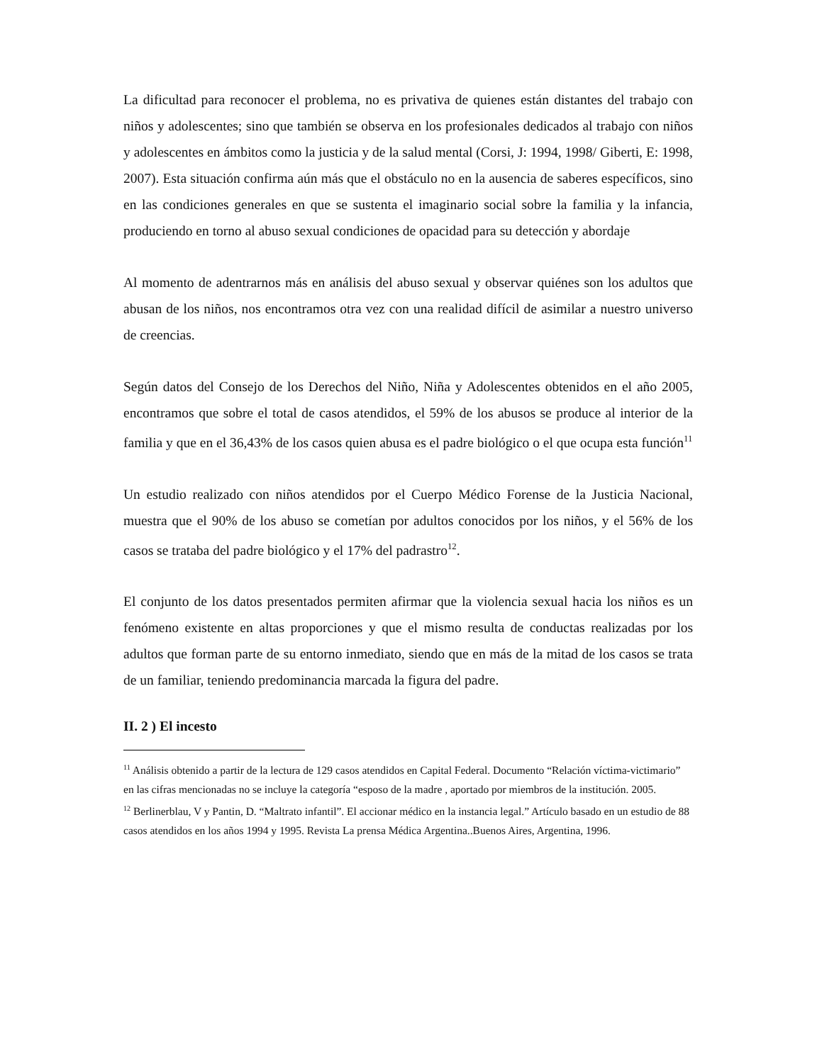La dificultad para reconocer el problema, no es privativa de quienes están distantes del trabajo con niños y adolescentes; sino que también se observa en los profesionales dedicados al trabajo con niños y adolescentes en ámbitos como la justicia y de la salud mental (Corsi, J: 1994, 1998/ Giberti, E: 1998, 2007). Esta situación confirma aún más que el obstáculo no en la ausencia de saberes específicos, sino en las condiciones generales en que se sustenta el imaginario social sobre la familia y la infancia, produciendo en torno al abuso sexual condiciones de opacidad para su detección y abordaje
Al momento de adentrarnos más en análisis del abuso sexual y observar quiénes son los adultos que abusan de los niños, nos encontramos otra vez con una realidad difícil de asimilar a nuestro universo de creencias.
Según datos del Consejo de los Derechos del Niño, Niña y Adolescentes obtenidos en el año 2005, encontramos que sobre el total de casos atendidos, el 59% de los abusos se produce al interior de la familia y que en el 36,43% de los casos quien abusa es el padre biológico o el que ocupa esta función<sup>11</sup>
Un estudio realizado con niños atendidos por el Cuerpo Médico Forense de la Justicia Nacional, muestra que el 90% de los abuso se cometían por adultos conocidos por los niños, y el 56% de los casos se trataba del padre biológico y el 17% del padrastro<sup>12</sup>.
El conjunto de los datos presentados permiten afirmar que la violencia sexual hacia los niños es un fenómeno existente en altas proporciones y que el mismo resulta de conductas realizadas por los adultos que forman parte de su entorno inmediato, siendo que en más de la mitad de los casos se trata de un familiar, teniendo predominancia marcada la figura del padre.
II. 2 ) El incesto
<sup>11</sup> Análisis obtenido a partir de la lectura de 129 casos atendidos en Capital Federal. Documento “Relación víctima-victimario” en las cifras mencionadas no se incluye la categoría “esposo de la madre , aportado por miembros de la institución. 2005.
<sup>12</sup> Berlinerblau, V y Pantin, D. “Maltrato infantil”. El accionar médico en la instancia legal.” Artículo basado en un estudio de 88 casos atendidos en los años 1994 y 1995. Revista La prensa Médica Argentina..Buenos Aires, Argentina, 1996.